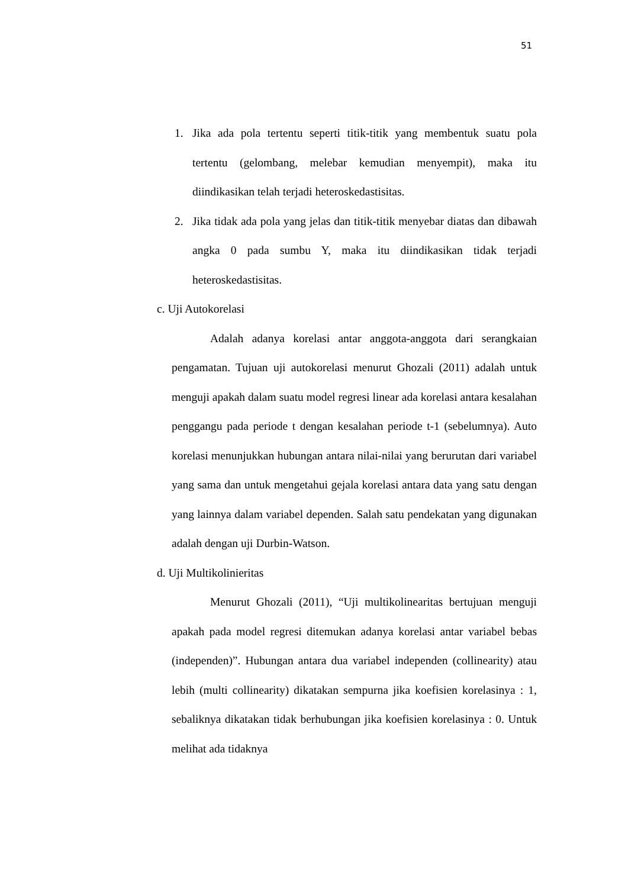51
1. Jika ada pola tertentu seperti titik-titik yang membentuk suatu pola tertentu (gelombang, melebar kemudian menyempit), maka itu diindikasikan telah terjadi heteroskedastisitas.
2. Jika tidak ada pola yang jelas dan titik-titik menyebar diatas dan dibawah angka 0 pada sumbu Y, maka itu diindikasikan tidak terjadi heteroskedastisitas.
c. Uji Autokorelasi
Adalah adanya korelasi antar anggota-anggota dari serangkaian pengamatan. Tujuan uji autokorelasi menurut Ghozali (2011) adalah untuk menguji apakah dalam suatu model regresi linear ada korelasi antara kesalahan penggangu pada periode t dengan kesalahan periode t-1 (sebelumnya). Auto korelasi menunjukkan hubungan antara nilai-nilai yang berurutan dari variabel yang sama dan untuk mengetahui gejala korelasi antara data yang satu dengan yang lainnya dalam variabel dependen. Salah satu pendekatan yang digunakan adalah dengan uji Durbin-Watson.
d. Uji Multikolinieritas
Menurut Ghozali (2011), “Uji multikolinearitas bertujuan menguji apakah pada model regresi ditemukan adanya korelasi antar variabel bebas (independen)”. Hubungan antara dua variabel independen (collinearity) atau lebih (multi collinearity) dikatakan sempurna jika koefisien korelasinya : 1, sebaliknya dikatakan tidak berhubungan jika koefisien korelasinya : 0. Untuk melihat ada tidaknya